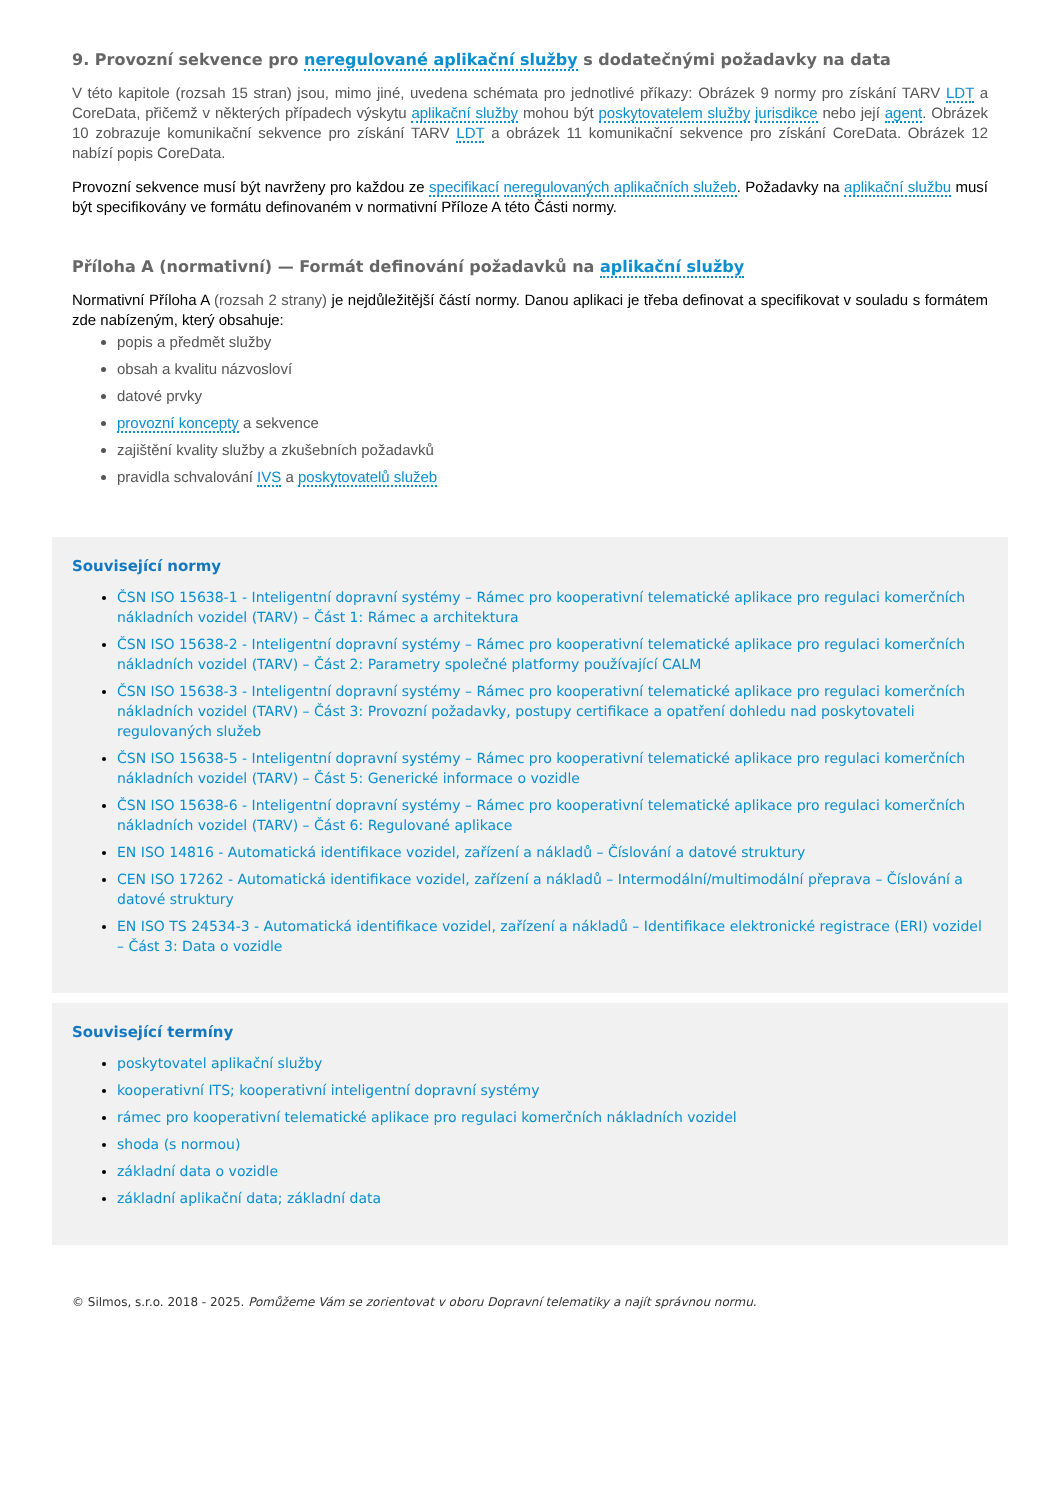9. Provozní sekvence pro neregulované aplikační služby s dodatečnými požadavky na data
V této kapitole (rozsah 15 stran) jsou, mimo jiné, uvedena schémata pro jednotlivé příkazy: Obrázek 9 normy pro získání TARV LDT a CoreData, přičemž v některých případech výskytu aplikační služby mohou být poskytovatelem služby jurisdikce nebo její agent. Obrázek 10 zobrazuje komunikační sekvence pro získání TARV LDT a obrázek 11 komunikační sekvence pro získání CoreData. Obrázek 12 nabízí popis CoreData.
Provozní sekvence musí být navrženy pro každou ze specifikací neregulovaných aplikačních služeb. Požadavky na aplikační službu musí být specifikovány ve formátu definovaném v normativní Příloze A této Části normy.
Příloha A (normativní) — Formát definování požadavků na aplikační služby
Normativní Příloha A (rozsah 2 strany) je nejdůležitější částí normy. Danou aplikaci je třeba definovat a specifikovat v souladu s formátem zde nabízeným, který obsahuje:
popis a předmět služby
obsah a kvalitu názvosloví
datové prvky
provozní koncepty a sekvence
zajištění kvality služby a zkušebních požadavků
pravidla schvalování IVS a poskytovatelů služeb
Související normy
ČSN ISO 15638-1 - Inteligentní dopravní systémy – Rámec pro kooperativní telematické aplikace pro regulaci komerčních nákladních vozidel (TARV) – Část 1: Rámec a architektura
ČSN ISO 15638-2 - Inteligentní dopravní systémy – Rámec pro kooperativní telematické aplikace pro regulaci komerčních nákladních vozidel (TARV) – Část 2: Parametry společné platformy používající CALM
ČSN ISO 15638-3 - Inteligentní dopravní systémy – Rámec pro kooperativní telematické aplikace pro regulaci komerčních nákladních vozidel (TARV) – Část 3: Provozní požadavky, postupy certifikace a opatření dohledu nad poskytovateli regulovaných služeb
ČSN ISO 15638-5 - Inteligentní dopravní systémy – Rámec pro kooperativní telematické aplikace pro regulaci komerčních nákladních vozidel (TARV) – Část 5: Generické informace o vozidle
ČSN ISO 15638-6 - Inteligentní dopravní systémy – Rámec pro kooperativní telematické aplikace pro regulaci komerčních nákladních vozidel (TARV) – Část 6: Regulované aplikace
EN ISO 14816 - Automatická identifikace vozidel, zařízení a nákladů – Číslování a datové struktury
CEN ISO 17262 - Automatická identifikace vozidel, zařízení a nákladů – Intermodální/multimodální přeprava – Číslování a datové struktury
EN ISO TS 24534-3 - Automatická identifikace vozidel, zařízení a nákladů – Identifikace elektronické registrace (ERI) vozidel – Část 3: Data o vozidle
Související termíny
poskytovatel aplikační služby
kooperativní ITS; kooperativní inteligentní dopravní systémy
rámec pro kooperativní telematické aplikace pro regulaci komerčních nákladních vozidel
shoda (s normou)
základní data o vozidle
základní aplikační data; základní data
© Silmos, s.r.o. 2018 - 2025. Pomůžeme Vám se zorientovat v oboru Dopravní telematiky a najít správnou normu.